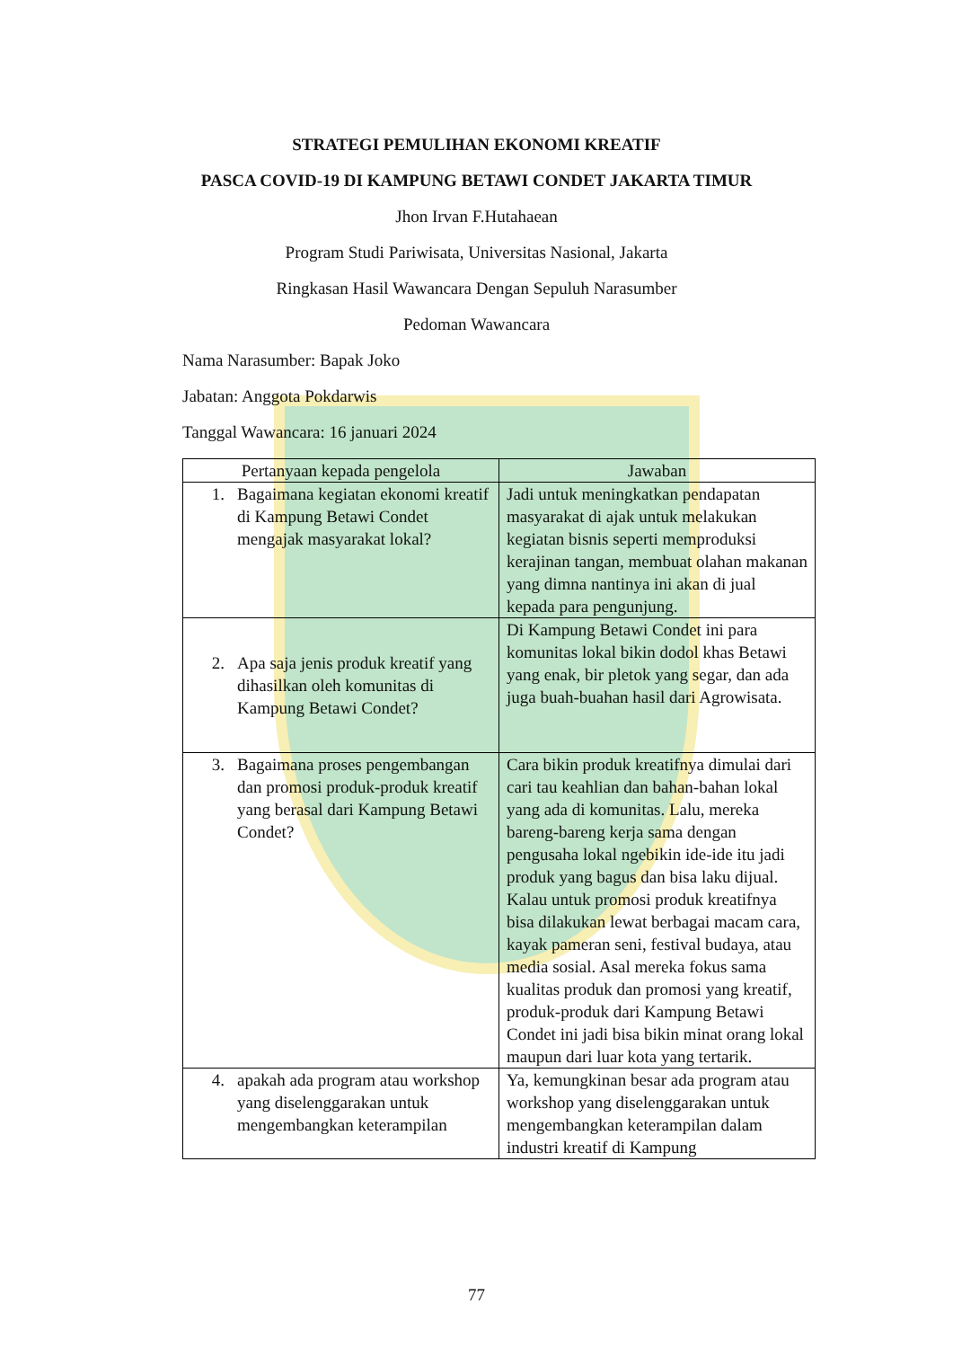STRATEGI PEMULIHAN EKONOMI KREATIF
PASCA COVID-19 DI KAMPUNG BETAWI CONDET JAKARTA TIMUR
Jhon Irvan F.Hutahaean
Program Studi Pariwisata, Universitas Nasional, Jakarta
Ringkasan Hasil Wawancara Dengan Sepuluh Narasumber
Pedoman Wawancara
Nama Narasumber: Bapak Joko
Jabatan: Anggota Pokdarwis
Tanggal Wawancara: 16 januari 2024
| Pertanyaan kepada pengelola | Jawaban |
| --- | --- |
| 1. Bagaimana kegiatan ekonomi kreatif di Kampung Betawi Condet mengajak masyarakat lokal? | Jadi untuk meningkatkan pendapatan masyarakat di ajak untuk melakukan kegiatan bisnis seperti memproduksi kerajinan tangan, membuat olahan makanan yang dimna nantinya ini akan di jual kepada para pengunjung. |
| 2. Apa saja jenis produk kreatif yang dihasilkan oleh komunitas di Kampung Betawi Condet? | Di Kampung Betawi Condet ini para komunitas lokal bikin dodol khas Betawi yang enak, bir pletok yang segar, dan ada juga buah-buahan hasil dari Agrowisata. |
| 3. Bagaimana proses pengembangan dan promosi produk-produk kreatif yang berasal dari Kampung Betawi Condet? | Cara bikin produk kreatifnya dimulai dari cari tau keahlian dan bahan-bahan lokal yang ada di komunitas. Lalu, mereka bareng-bareng kerja sama dengan pengusaha lokal ngebikin ide-ide itu jadi produk yang bagus dan bisa laku dijual. Kalau untuk promosi produk kreatifnya bisa dilakukan lewat berbagai macam cara, kayak pameran seni, festival budaya, atau media sosial. Asal mereka fokus sama kualitas produk dan promosi yang kreatif, produk-produk dari Kampung Betawi Condet ini jadi bisa bikin minat orang lokal maupun dari luar kota yang tertarik. |
| 4. apakah ada program atau workshop yang diselenggarakan untuk mengembangkan keterampilan | Ya, kemungkinan besar ada program atau workshop yang diselenggarakan untuk mengembangkan keterampilan dalam industri kreatif di Kampung |
77